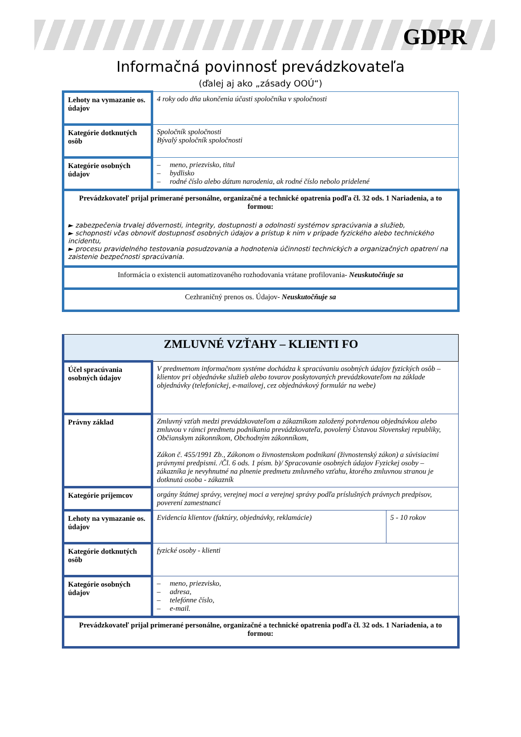GDPR
Informačná povinnosť prevádzkovateľa
(ďalej aj ako „zásady OOÚ“)
| Lehoty na vymazanie os. údajov | 4 roky odo dňa ukončenia účasti spoločníka v spoločnosti |
| Kategórie dotknutých osôb | Spoločník spoločnosti Bývalý spoločník spoločnosti |
| Kategórie osobných údajov | – meno, priezvisko, titul – bydlisko – rodné číslo alebo dátum narodenia, ak rodné číslo nebolo pridelené |
| Prevádzkovateľ prijal primerané personálne, organizačné a technické opatrenia podľa čl. 32 ods. 1 Nariadenia, a to formou: ► zabezpečenia trvalej dôvernosti, integrity, dostupnosti a odolnosti systémov spracúvania a služieb, ► schopnosti včas obnoviť dostupnosť osobných údajov a prístup k nim v prípade fyzického alebo technického incidentu, ► procesu pravidelného testovania posudzovania a hodnotenia účinnosti technických a organizačných opatrení na zaistenie bezpečnosti spracúvania. | |
| Informácia o existencii automatizovaného rozhodovania vrátane profilovania- Neuskutočňuje sa | |
| Cezhraničný prenos os. Údajov- Neuskutočňuje sa | |
| ZMLUVNÉ VZŤAHY – KLIENTI FO | | |
| Účel spracúvania osobných údajov | V predmetnom informačnom systéme dochádza k spracúvaniu osobných údajov fyzických osôb – klientov pri objednávke služieb alebo tovarov poskytovaných prevádzkovateľom na základe objednávky (telefonickej, e-mailovej, cez objednávkový formulár na webe) | |
| Právny základ | Zmluvný vzťah medzi prevádzkovateľom a zákazníkom založený potvrdenou objednávkou alebo zmluvou v rámci predmetu podnikania prevádzkovateľa, povolený Ústavou Slovenskej republiky, Občianskym zákonníkom, Obchodným zákonníkom, Zákon č. 455/1991 Zb., Zákonom o živnostenskom podnikaní (živnostenský zákon) a súvisiacimi právnymi predpismi. /Čl. 6 ods. 1 písm. b)/ Spracovanie osobných údajov Fyzickej osoby – zákazníka je nevyhnutné na plnenie predmetu zmluvného vzťahu, ktorého zmluvnou stranou je dotknutá osoba - zákazník | |
| Kategórie príjemcov | orgány štátnej správy, verejnej moci a verejnej správy podľa príslušných právnych predpisov, poverení zamestnanci | |
| Lehoty na vymazanie os. údajov | Evidencia klientov (faktúry, objednávky, reklamácie) | 5 - 10 rokov |
| Kategórie dotknutých osôb | fyzické osoby - klienti | |
| Kategórie osobných údajov | – meno, priezvisko, – adresa, – telefónne číslo, – e-mail. | |
| Prevádzkovateľ prijal primerané personálne, organizačné a technické opatrenia podľa čl. 32 ods. 1 Nariadenia, a to formou: | | |